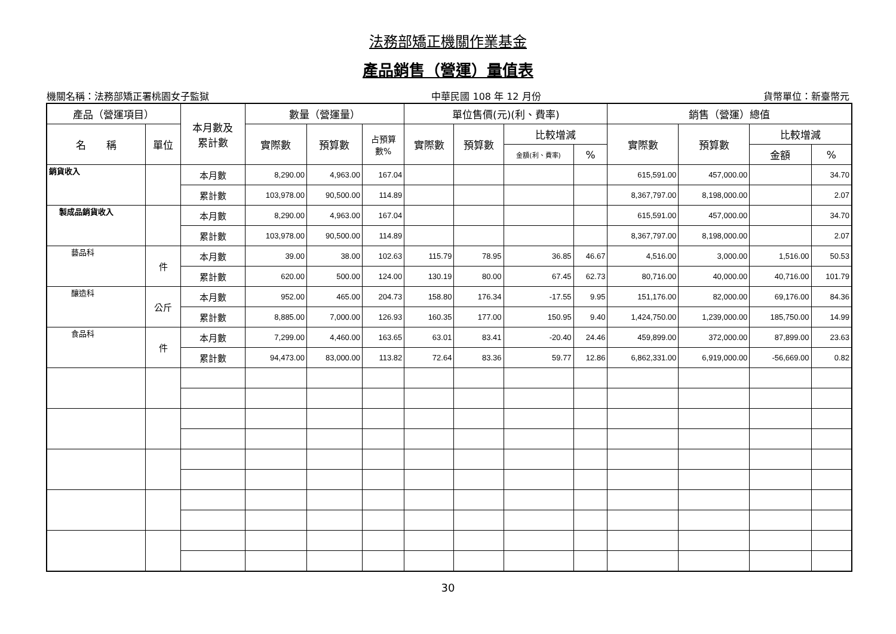法務部矯正機關作業基金
產品銷售（營運）量值表
機關名稱：法務部矯正署桃園女子監獄 中華民國 108 年 12 月份 貨幣單位：新臺幣元
| 產品（營運項目） | | 本月數及 累計數 | 數量（營運量） | | | 單位售價(元)(利、費率) | | | | 銷售（營運）總值 | | | |
| --- | --- | --- | --- | --- | --- | --- | --- | --- | --- | --- | --- | --- | --- |
| 名 稱 | 單位 | | 實際數 | 預算數 | 占預算 數% | 實際數 | 預算數 | 比較增減 | | 實際數 | 預算數 | 比較增減 | |
| | | | | | | | | 金額(利、費率) | % | | | 金額 | % |
| 銷貨收入 | | 本月數 | 8,290.00 | 4,963.00 | 167.04 | | | | | 615,591.00 | 457,000.00 | | 34.70 |
| | | 累計數 | 103,978.00 | 90,500.00 | 114.89 | | | | | 8,367,797.00 | 8,198,000.00 | | 2.07 |
| 製成品銷貨收入 | | 本月數 | 8,290.00 | 4,963.00 | 167.04 | | | | | 615,591.00 | 457,000.00 | | 34.70 |
| | | 累計數 | 103,978.00 | 90,500.00 | 114.89 | | | | | 8,367,797.00 | 8,198,000.00 | | 2.07 |
| 藝品科 | 件 | 本月數 | 39.00 | 38.00 | 102.63 | 115.79 | 78.95 | 36.85 | 46.67 | 4,516.00 | 3,000.00 | 1,516.00 | 50.53 |
| | | 累計數 | 620.00 | 500.00 | 124.00 | 130.19 | 80.00 | 67.45 | 62.73 | 80,716.00 | 40,000.00 | 40,716.00 | 101.79 |
| 釀造科 | 公斤 | 本月數 | 952.00 | 465.00 | 204.73 | 158.80 | 176.34 | -17.55 | 9.95 | 151,176.00 | 82,000.00 | 69,176.00 | 84.36 |
| | | 累計數 | 8,885.00 | 7,000.00 | 126.93 | 160.35 | 177.00 | 150.95 | 9.40 | 1,424,750.00 | 1,239,000.00 | 185,750.00 | 14.99 |
| 食品科 | 件 | 本月數 | 7,299.00 | 4,460.00 | 163.65 | 63.01 | 83.41 | -20.40 | 24.46 | 459,899.00 | 372,000.00 | 87,899.00 | 23.63 |
| | | 累計數 | 94,473.00 | 83,000.00 | 113.82 | 72.64 | 83.36 | 59.77 | 12.86 | 6,862,331.00 | 6,919,000.00 | -56,669.00 | 0.82 |
30